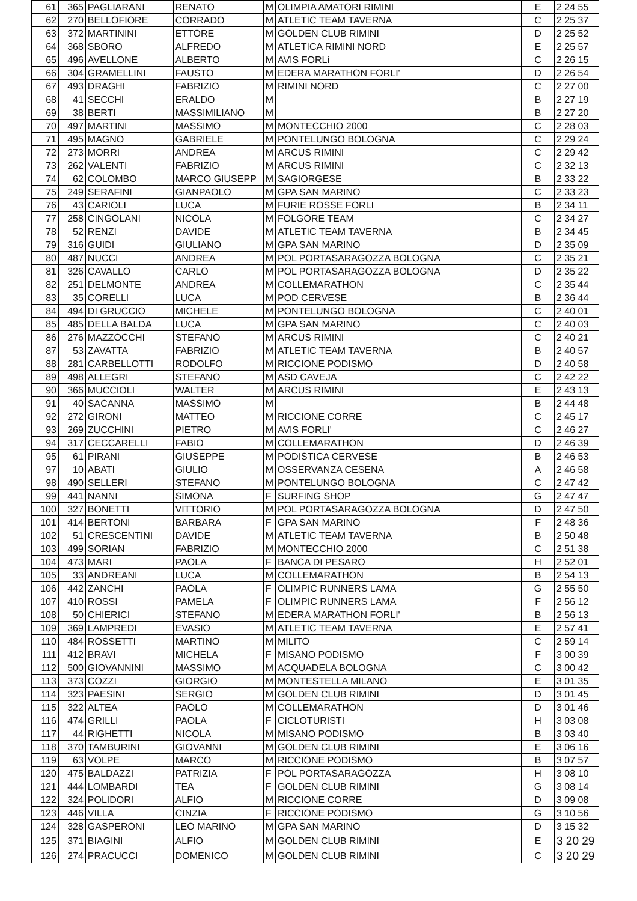| 61 | 365 | PAGLIARANI | RENATO | M | OLIMPIA AMATORI RIMINI | E | 2 24 55 |
| 62 | 270 | BELLOFIORE | CORRADO | M | ATLETIC TEAM TAVERNA | C | 2 25 37 |
| 63 | 372 | MARTININI | ETTORE | M | GOLDEN CLUB RIMINI | D | 2 25 52 |
| 64 | 368 | SBORO | ALFREDO | M | ATLETICA RIMINI NORD | E | 2 25 57 |
| 65 | 496 | AVELLONE | ALBERTO | M | AVIS FORLì | C | 2 26 15 |
| 66 | 304 | GRAMELLINI | FAUSTO | M | EDERA MARATHON FORLI' | D | 2 26 54 |
| 67 | 493 | DRAGHI | FABRIZIO | M | RIMINI NORD | C | 2 27 00 |
| 68 | 41 | SECCHI | ERALDO | M | | B | 2 27 19 |
| 69 | 38 | BERTI | MASSIMILIANO | M | | B | 2 27 20 |
| 70 | 497 | MARTINI | MASSIMO | M | MONTECCHIO 2000 | C | 2 28 03 |
| 71 | 495 | MAGNO | GABRIELE | M | PONTELUNGO BOLOGNA | C | 2 29 24 |
| 72 | 273 | MORRI | ANDREA | M | ARCUS RIMINI | C | 2 29 42 |
| 73 | 262 | VALENTI | FABRIZIO | M | ARCUS RIMINI | C | 2 32 13 |
| 74 | 62 | COLOMBO | MARCO GIUSEPP | M | SAGIORGESE | B | 2 33 22 |
| 75 | 249 | SERAFINI | GIANPAOLO | M | GPA SAN MARINO | C | 2 33 23 |
| 76 | 43 | CARIOLI | LUCA | M | FURIE ROSSE FORLI | B | 2 34 11 |
| 77 | 258 | CINGOLANI | NICOLA | M | FOLGORE TEAM | C | 2 34 27 |
| 78 | 52 | RENZI | DAVIDE | M | ATLETIC TEAM TAVERNA | B | 2 34 45 |
| 79 | 316 | GUIDI | GIULIANO | M | GPA SAN MARINO | D | 2 35 09 |
| 80 | 487 | NUCCI | ANDREA | M | POL PORTASARAGOZZA BOLOGNA | C | 2 35 21 |
| 81 | 326 | CAVALLO | CARLO | M | POL PORTASARAGOZZA BOLOGNA | D | 2 35 22 |
| 82 | 251 | DELMONTE | ANDREA | M | COLLEMARATHON | C | 2 35 44 |
| 83 | 35 | CORELLI | LUCA | M | POD CERVESE | B | 2 36 44 |
| 84 | 494 | DI GRUCCIO | MICHELE | M | PONTELUNGO BOLOGNA | C | 2 40 01 |
| 85 | 485 | DELLA BALDA | LUCA | M | GPA SAN MARINO | C | 2 40 03 |
| 86 | 276 | MAZZOCCHI | STEFANO | M | ARCUS RIMINI | C | 2 40 21 |
| 87 | 53 | ZAVATTA | FABRIZIO | M | ATLETIC TEAM TAVERNA | B | 2 40 57 |
| 88 | 281 | CARBELLOTTI | RODOLFO | M | RICCIONE PODISMO | D | 2 40 58 |
| 89 | 498 | ALLEGRI | STEFANO | M | ASD CAVEJA | C | 2 42 22 |
| 90 | 366 | MUCCIOLI | WALTER | M | ARCUS RIMINI | E | 2 43 13 |
| 91 | 40 | SACANNA | MASSIMO | M | | B | 2 44 48 |
| 92 | 272 | GIRONI | MATTEO | M | RICCIONE CORRE | C | 2 45 17 |
| 93 | 269 | ZUCCHINI | PIETRO | M | AVIS FORLI' | C | 2 46 27 |
| 94 | 317 | CECCARELLI | FABIO | M | COLLEMARATHON | D | 2 46 39 |
| 95 | 61 | PIRANI | GIUSEPPE | M | PODISTICA CERVESE | B | 2 46 53 |
| 97 | 10 | ABATI | GIULIO | M | OSSERVANZA CESENA | A | 2 46 58 |
| 98 | 490 | SELLERI | STEFANO | M | PONTELUNGO BOLOGNA | C | 2 47 42 |
| 99 | 441 | NANNI | SIMONA | F | SURFING SHOP | G | 2 47 47 |
| 100 | 327 | BONETTI | VITTORIO | M | POL PORTASARAGOZZA BOLOGNA | D | 2 47 50 |
| 101 | 414 | BERTONI | BARBARA | F | GPA SAN MARINO | F | 2 48 36 |
| 102 | 51 | CRESCENTINI | DAVIDE | M | ATLETIC TEAM TAVERNA | B | 2 50 48 |
| 103 | 499 | SORIAN | FABRIZIO | M | MONTECCHIO 2000 | C | 2 51 38 |
| 104 | 473 | MARI | PAOLA | F | BANCA DI PESARO | H | 2 52 01 |
| 105 | 33 | ANDREANI | LUCA | M | COLLEMARATHON | B | 2 54 13 |
| 106 | 442 | ZANCHI | PAOLA | F | OLIMPIC RUNNERS LAMA | G | 2 55 50 |
| 107 | 410 | ROSSI | PAMELA | F | OLIMPIC RUNNERS LAMA | F | 2 56 12 |
| 108 | 50 | CHIERICI | STEFANO | M | EDERA MARATHON FORLI' | B | 2 56 13 |
| 109 | 369 | LAMPREDI | EVASIO | M | ATLETIC TEAM TAVERNA | E | 2 57 41 |
| 110 | 484 | ROSSETTI | MARTINO | M | MILITO | C | 2 59 14 |
| 111 | 412 | BRAVI | MICHELA | F | MISANO PODISMO | F | 3 00 39 |
| 112 | 500 | GIOVANNINI | MASSIMO | M | ACQUADELA BOLOGNA | C | 3 00 42 |
| 113 | 373 | COZZI | GIORGIO | M | MONTESTELLA MILANO | E | 3 01 35 |
| 114 | 323 | PAESINI | SERGIO | M | GOLDEN CLUB RIMINI | D | 3 01 45 |
| 115 | 322 | ALTEA | PAOLO | M | COLLEMARATHON | D | 3 01 46 |
| 116 | 474 | GRILLI | PAOLA | F | CICLOTURISTI | H | 3 03 08 |
| 117 | 44 | RIGHETTI | NICOLA | M | MISANO PODISMO | B | 3 03 40 |
| 118 | 370 | TAMBURINI | GIOVANNI | M | GOLDEN CLUB RIMINI | E | 3 06 16 |
| 119 | 63 | VOLPE | MARCO | M | RICCIONE PODISMO | B | 3 07 57 |
| 120 | 475 | BALDAZZI | PATRIZIA | F | POL PORTASARAGOZZA | H | 3 08 10 |
| 121 | 444 | LOMBARDI | TEA | F | GOLDEN CLUB RIMINI | G | 3 08 14 |
| 122 | 324 | POLIDORI | ALFIO | M | RICCIONE CORRE | D | 3 09 08 |
| 123 | 446 | VILLA | CINZIA | F | RICCIONE PODISMO | G | 3 10 56 |
| 124 | 328 | GASPERONI | LEO MARINO | M | GPA SAN MARINO | D | 3 15 32 |
| 125 | 371 | BIAGINI | ALFIO | M | GOLDEN CLUB RIMINI | E | 3 20 29 |
| 126 | 274 | PRACUCCI | DOMENICO | M | GOLDEN CLUB RIMINI | C | 3 20 29 |